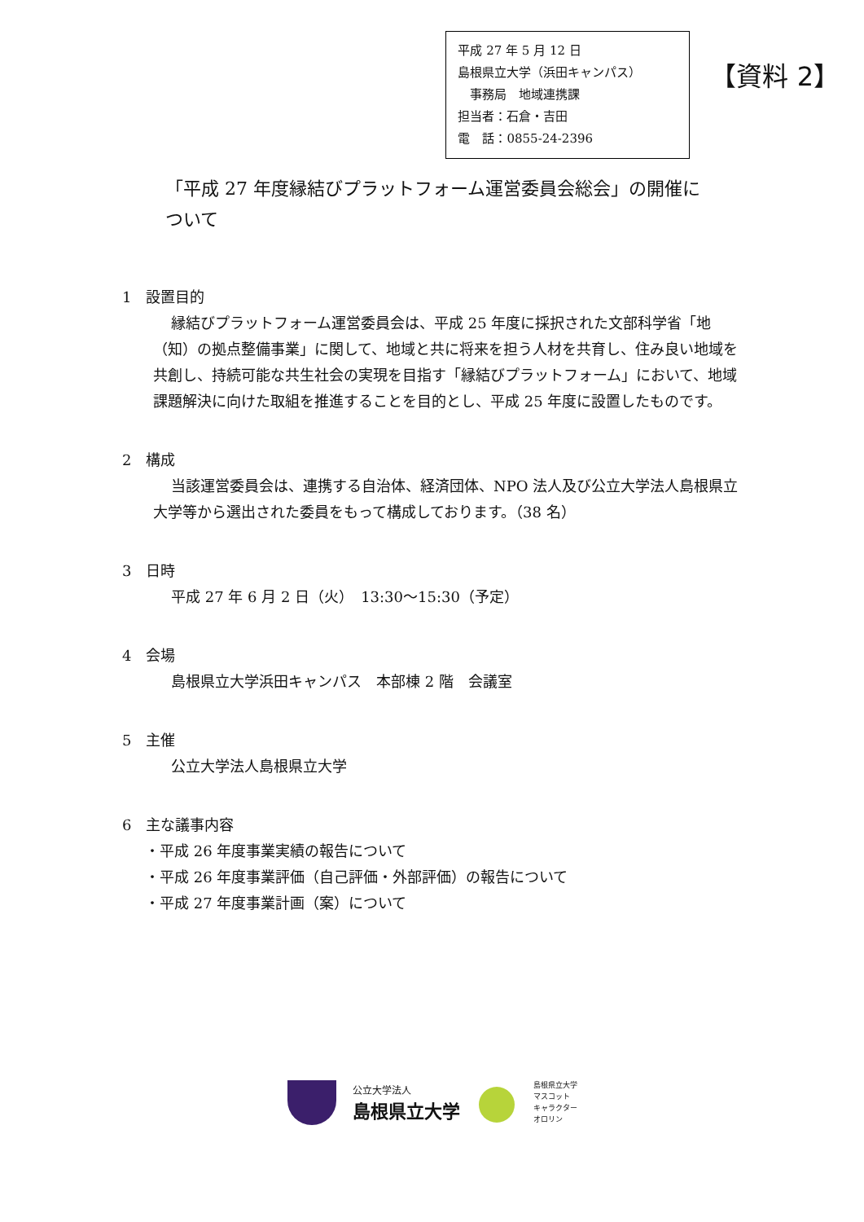平成 27 年 5 月 12 日
島根県立大学（浜田キャンパス）
　事務局　地域連携課
担当者：石倉・吉田
電　話：0855-24-2396
【資料 2】
「平成 27 年度縁結びプラットフォーム運営委員会総会」の開催について
1　設置目的
縁結びプラットフォーム運営委員会は、平成 25 年度に採択された文部科学省「地（知）の拠点整備事業」に関して、地域と共に将来を担う人材を共育し、住み良い地域を共創し、持続可能な共生社会の実現を目指す「縁結びプラットフォーム」において、地域課題解決に向けた取組を推進することを目的とし、平成 25 年度に設置したものです。
2　構成
当該運営委員会は、連携する自治体、経済団体、NPO 法人及び公立大学法人島根県立大学等から選出された委員をもって構成しております。（38 名）
3　日時
平成 27 年 6 月 2 日（火）　13:30～15:30（予定）
4　会場
島根県立大学浜田キャンパス　本部棟 2 階　会議室
5　主催
公立大学法人島根県立大学
6　主な議事内容
・平成 26 年度事業実績の報告について
・平成 26 年度事業評価（自己評価・外部評価）の報告について
・平成 27 年度事業計画（案）について
公立大学法人
島根県立大学
島根県立大学
マスコット
キャラクター
オロリン